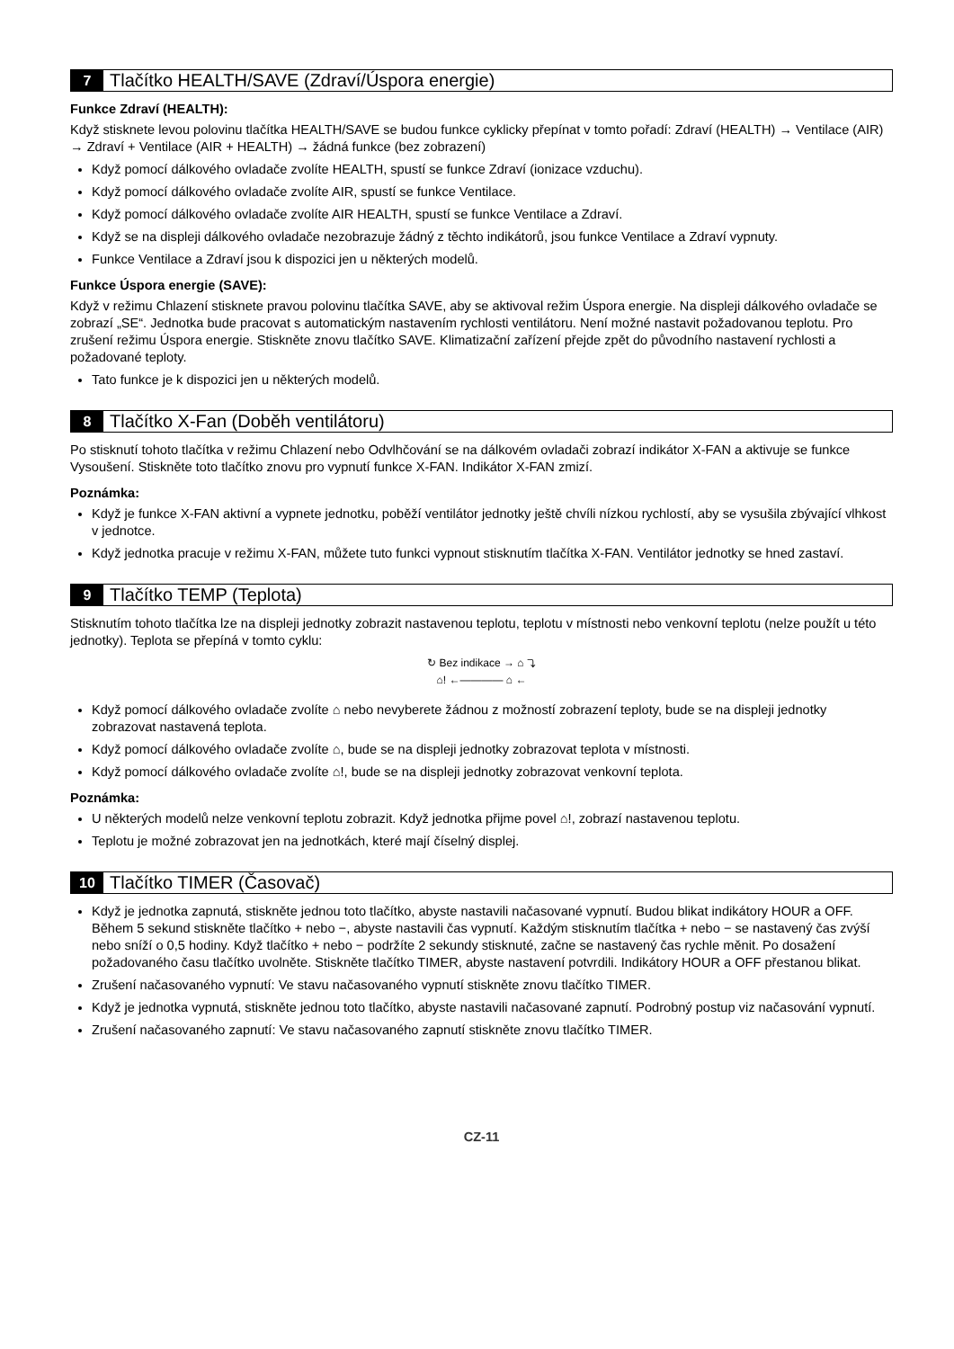7 Tlačítko HEALTH/SAVE (Zdraví/Úspora energie)
Funkce Zdraví (HEALTH):
Když stisknete levou polovinu tlačítka HEALTH/SAVE se budou funkce cyklicky přepínat v tomto pořadí: Zdraví (HEALTH) → Ventilace (AIR) → Zdraví + Ventilace (AIR + HEALTH) → žádná funkce (bez zobrazení)
Když pomocí dálkového ovladače zvolíte HEALTH, spustí se funkce Zdraví (ionizace vzduchu).
Když pomocí dálkového ovladače zvolíte AIR, spustí se funkce Ventilace.
Když pomocí dálkového ovladače zvolíte AIR HEALTH, spustí se funkce Ventilace a Zdraví.
Když se na displeji dálkového ovladače nezobrazuje žádný z těchto indikátorů, jsou funkce Ventilace a Zdraví vypnuty.
Funkce Ventilace a Zdraví jsou k dispozici jen u některých modelů.
Funkce Úspora energie (SAVE):
Když v režimu Chlazení stisknete pravou polovinu tlačítka SAVE, aby se aktivoval režim Úspora energie. Na displeji dálkového ovladače se zobrazí „SE“. Jednotka bude pracovat s automatickým nastavením rychlosti ventilátoru. Není možné nastavit požadovanou teplotu. Pro zrušení režimu Úspora energie. Stiskněte znovu tlačítko SAVE. Klimatizační zařízení přejde zpět do původního nastavení rychlosti a požadované teploty.
Tato funkce je k dispozici jen u některých modelů.
8 Tlačítko X-Fan (Doběh ventilátoru)
Po stisknutí tohoto tlačítka v režimu Chlazení nebo Odvlhčování se na dálkovém ovladači zobrazí indikátor X-FAN a aktivuje se funkce Vysoušení. Stiskněte toto tlačítko znovu pro vypnutí funkce X-FAN. Indikátor X-FAN zmizí.
Poznámka:
Když je funkce X-FAN aktivní a vypnete jednotku, poběží ventilátor jednotky ještě chvíli nízkou rychlostí, aby se vysušila zbývající vlhkost v jednotce.
Když jednotka pracuje v režimu X-FAN, můžete tuto funkci vypnout stisknutím tlačítka X-FAN. Ventilátor jednotky se hned zastaví.
9 Tlačítko TEMP (Teplota)
Stisknutím tohoto tlačítka lze na displeji jednotky zobrazit nastavenou teplotu, teplotu v místnosti nebo venkovní teplotu (nelze použít u této jednotky). Teplota se přepíná v tomto cyklu:
↻ Bez indikace → ⌂ ⤵
⌂! ←———— ⌂ ←
Když pomocí dálkového ovladače zvolíte ⌂ nebo nevyberete žádnou z možností zobrazení teploty, bude se na displeji jednotky zobrazovat nastavená teplota.
Když pomocí dálkového ovladače zvolíte ⌂, bude se na displeji jednotky zobrazovat teplota v místnosti.
Když pomocí dálkového ovladače zvolíte ⌂!, bude se na displeji jednotky zobrazovat venkovní teplota.
Poznámka:
U některých modelů nelze venkovní teplotu zobrazit. Když jednotka přijme povel ⌂!, zobrazí nastavenou teplotu.
Teplotu je možné zobrazovat jen na jednotkách, které mají číselný displej.
10 Tlačítko TIMER (Časovač)
Když je jednotka zapnutá, stiskněte jednou toto tlačítko, abyste nastavili načasované vypnutí. Budou blikat indikátory HOUR a OFF. Během 5 sekund stiskněte tlačítko + nebo −, abyste nastavili čas vypnutí. Každým stisknutím tlačítka + nebo − se nastavený čas zvýší nebo sníží o 0,5 hodiny. Když tlačítko + nebo − podržíte 2 sekundy stisknuté, začne se nastavený čas rychle měnit. Po dosažení požadovaného času tlačítko uvolněte. Stiskněte tlačítko TIMER, abyste nastavení potvrdili. Indikátory HOUR a OFF přestanou blikat.
Zrušení načasovaného vypnutí: Ve stavu načasovaného vypnutí stiskněte znovu tlačítko TIMER.
Když je jednotka vypnutá, stiskněte jednou toto tlačítko, abyste nastavili načasované zapnutí. Podrobný postup viz načasování vypnutí.
Zrušení načasovaného zapnutí: Ve stavu načasovaného zapnutí stiskněte znovu tlačítko TIMER.
CZ-11